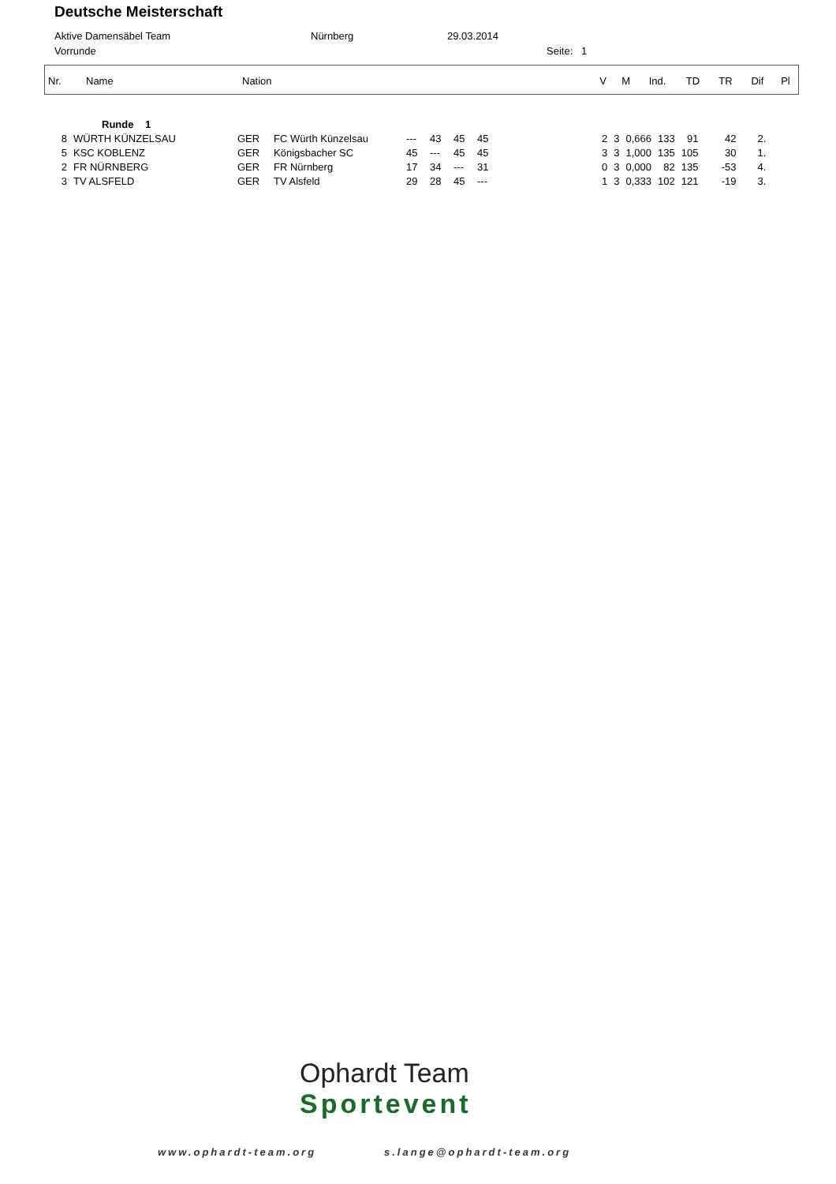Deutsche Meisterschaft
Aktive Damensäbel Team Nürnberg 29.03.2014
Vorrunde Seite: 1
| Nr. | Name | Nation | V | M | Ind. | TD | TR | Dif | Pl |
| --- | --- | --- | --- | --- | --- | --- | --- | --- | --- |
| | Runde 1 | | | | | | | | | | | | | |
| 8 | WÜRTH KÜNZELSAU | GER | FC Würth Künzelsau | --- | 43 | 45 | 45 | 2 | 3 | 0,666 | 133 | 91 | 42 | 2. |
| 5 | KSC KOBLENZ | GER | Königsbacher SC | 45 | --- | 45 | 45 | 3 | 3 | 1,000 | 135 | 105 | 30 | 1. |
| 2 | FR NÜRNBERG | GER | FR Nürnberg | 17 | 34 | --- | 31 | 0 | 3 | 0,000 | 82 | 135 | -53 | 4. |
| 3 | TV ALSFELD | GER | TV Alsfeld | 29 | 28 | 45 | --- | 1 | 3 | 0,333 | 102 | 121 | -19 | 3. |
Ophardt Team
Sportevent
www.ophardt-team.org s.lange@ophardt-team.org